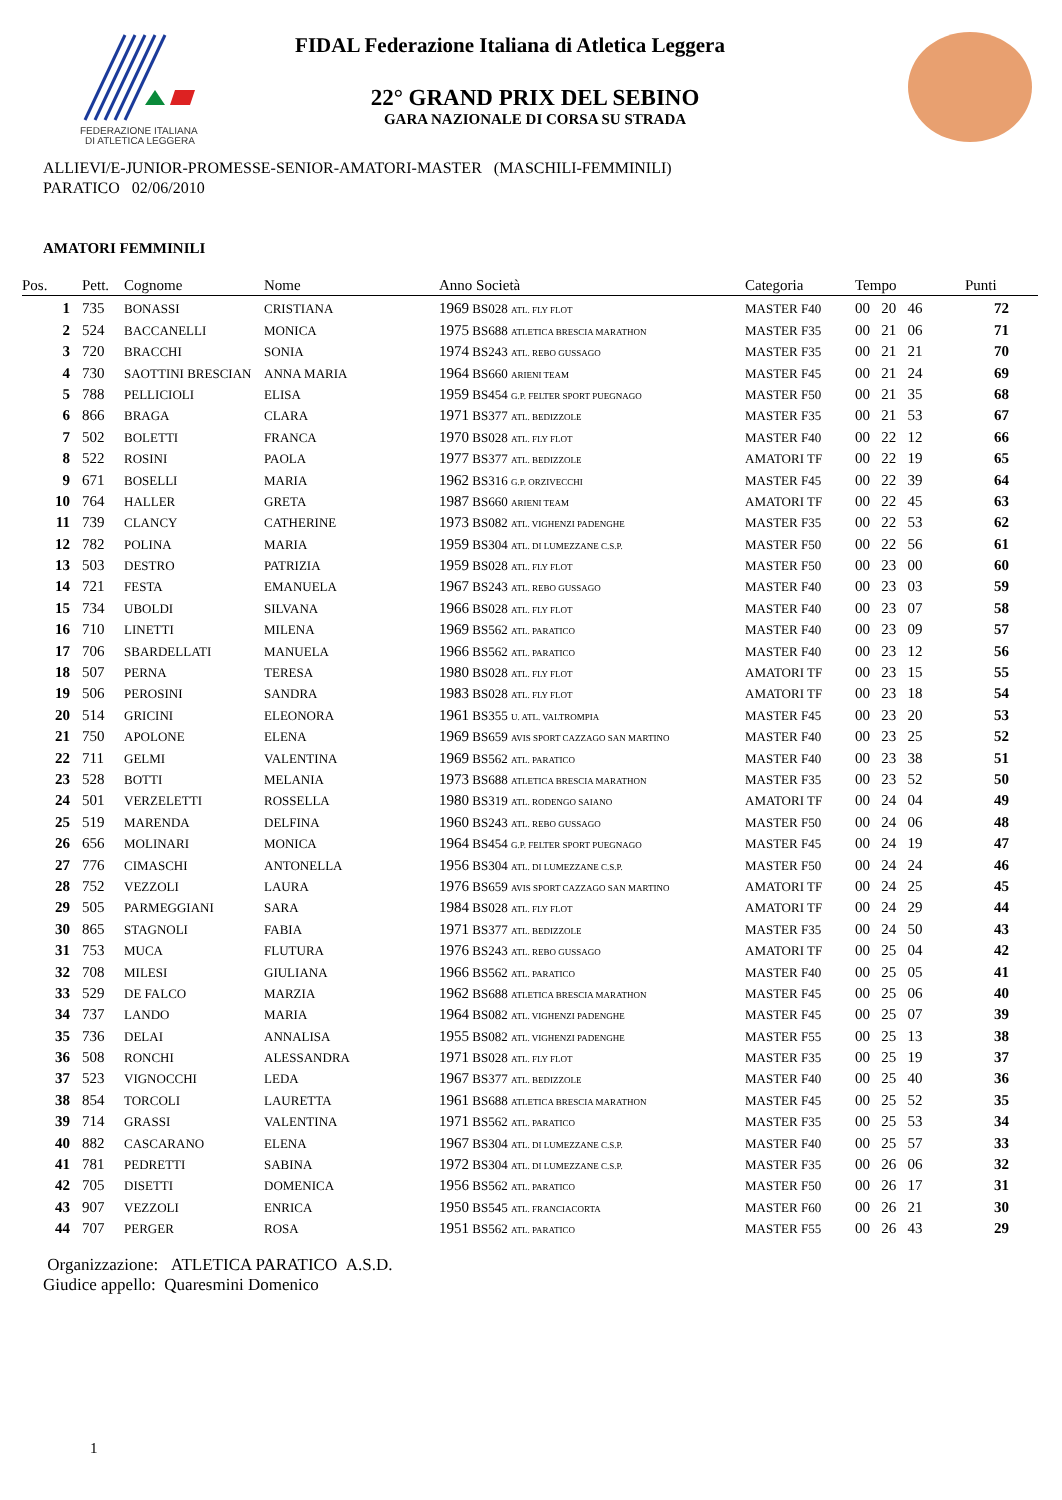FEDERAZIONE ITALIANA
DI ATLETICA LEGGERA
FIDAL Federazione Italiana di Atletica Leggera
22° GRAND PRIX DEL SEBINO
GARA NAZIONALE DI CORSA SU STRADA
ALLIEVI/E-JUNIOR-PROMESSE-SENIOR-AMATORI-MASTER (MASCHILI-FEMMINILI)
PARATICO 02/06/2010
AMATORI FEMMINILI
| Pos. | Pett. | Cognome | Nome | Anno Società | Categoria | Tempo | Punti |
| --- | --- | --- | --- | --- | --- | --- | --- |
| 1 | 735 | BONASSI | CRISTIANA | 1969 BS028 ATL. FLY FLOT | MASTER F40 | 00 20 46 | 72 |
| 2 | 524 | BACCANELLI | MONICA | 1975 BS688 ATLETICA BRESCIA MARATHON | MASTER F35 | 00 21 06 | 71 |
| 3 | 720 | BRACCHI | SONIA | 1974 BS243 ATL. REBO GUSSAGO | MASTER F35 | 00 21 21 | 70 |
| 4 | 730 | SAOTTINI BRESCIAN | ANNA MARIA | 1964 BS660 ARIENI TEAM | MASTER F45 | 00 21 24 | 69 |
| 5 | 788 | PELLICIOLI | ELISA | 1959 BS454 G.P. FELTER SPORT PUEGNAGO | MASTER F50 | 00 21 35 | 68 |
| 6 | 866 | BRAGA | CLARA | 1971 BS377 ATL. BEDIZZOLE | MASTER F35 | 00 21 53 | 67 |
| 7 | 502 | BOLETTI | FRANCA | 1970 BS028 ATL. FLY FLOT | MASTER F40 | 00 22 12 | 66 |
| 8 | 522 | ROSINI | PAOLA | 1977 BS377 ATL. BEDIZZOLE | AMATORI TF | 00 22 19 | 65 |
| 9 | 671 | BOSELLI | MARIA | 1962 BS316 G.P. ORZIVECCHI | MASTER F45 | 00 22 39 | 64 |
| 10 | 764 | HALLER | GRETA | 1987 BS660 ARIENI TEAM | AMATORI TF | 00 22 45 | 63 |
| 11 | 739 | CLANCY | CATHERINE | 1973 BS082 ATL. VIGHENZI PADENGHE | MASTER F35 | 00 22 53 | 62 |
| 12 | 782 | POLINA | MARIA | 1959 BS304 ATL. DI LUMEZZANE C.S.P. | MASTER F50 | 00 22 56 | 61 |
| 13 | 503 | DESTRO | PATRIZIA | 1959 BS028 ATL. FLY FLOT | MASTER F50 | 00 23 00 | 60 |
| 14 | 721 | FESTA | EMANUELA | 1967 BS243 ATL. REBO GUSSAGO | MASTER F40 | 00 23 03 | 59 |
| 15 | 734 | UBOLDI | SILVANA | 1966 BS028 ATL. FLY FLOT | MASTER F40 | 00 23 07 | 58 |
| 16 | 710 | LINETTI | MILENA | 1969 BS562 ATL. PARATICO | MASTER F40 | 00 23 09 | 57 |
| 17 | 706 | SBARDELLATI | MANUELA | 1966 BS562 ATL. PARATICO | MASTER F40 | 00 23 12 | 56 |
| 18 | 507 | PERNA | TERESA | 1980 BS028 ATL. FLY FLOT | AMATORI TF | 00 23 15 | 55 |
| 19 | 506 | PEROSINI | SANDRA | 1983 BS028 ATL. FLY FLOT | AMATORI TF | 00 23 18 | 54 |
| 20 | 514 | GRICINI | ELEONORA | 1961 BS355 U. ATL. VALTROMPIA | MASTER F45 | 00 23 20 | 53 |
| 21 | 750 | APOLONE | ELENA | 1969 BS659 AVIS SPORT CAZZAGO SAN MARTINO | MASTER F40 | 00 23 25 | 52 |
| 22 | 711 | GELMI | VALENTINA | 1969 BS562 ATL. PARATICO | MASTER F40 | 00 23 38 | 51 |
| 23 | 528 | BOTTI | MELANIA | 1973 BS688 ATLETICA BRESCIA MARATHON | MASTER F35 | 00 23 52 | 50 |
| 24 | 501 | VERZELETTI | ROSSELLA | 1980 BS319 ATL. RODENGO SAIANO | AMATORI TF | 00 24 04 | 49 |
| 25 | 519 | MARENDA | DELFINA | 1960 BS243 ATL. REBO GUSSAGO | MASTER F50 | 00 24 06 | 48 |
| 26 | 656 | MOLINARI | MONICA | 1964 BS454 G.P. FELTER SPORT PUEGNAGO | MASTER F45 | 00 24 19 | 47 |
| 27 | 776 | CIMASCHI | ANTONELLA | 1956 BS304 ATL. DI LUMEZZANE C.S.P. | MASTER F50 | 00 24 24 | 46 |
| 28 | 752 | VEZZOLI | LAURA | 1976 BS659 AVIS SPORT CAZZAGO SAN MARTINO | AMATORI TF | 00 24 25 | 45 |
| 29 | 505 | PARMEGGIANI | SARA | 1984 BS028 ATL. FLY FLOT | AMATORI TF | 00 24 29 | 44 |
| 30 | 865 | STAGNOLI | FABIA | 1971 BS377 ATL. BEDIZZOLE | MASTER F35 | 00 24 50 | 43 |
| 31 | 753 | MUCA | FLUTURA | 1976 BS243 ATL. REBO GUSSAGO | AMATORI TF | 00 25 04 | 42 |
| 32 | 708 | MILESI | GIULIANA | 1966 BS562 ATL. PARATICO | MASTER F40 | 00 25 05 | 41 |
| 33 | 529 | DE FALCO | MARZIA | 1962 BS688 ATLETICA BRESCIA MARATHON | MASTER F45 | 00 25 06 | 40 |
| 34 | 737 | LANDO | MARIA | 1964 BS082 ATL. VIGHENZI PADENGHE | MASTER F45 | 00 25 07 | 39 |
| 35 | 736 | DELAI | ANNALISA | 1955 BS082 ATL. VIGHENZI PADENGHE | MASTER F55 | 00 25 13 | 38 |
| 36 | 508 | RONCHI | ALESSANDRA | 1971 BS028 ATL. FLY FLOT | MASTER F35 | 00 25 19 | 37 |
| 37 | 523 | VIGNOCCHI | LEDA | 1967 BS377 ATL. BEDIZZOLE | MASTER F40 | 00 25 40 | 36 |
| 38 | 854 | TORCOLI | LAURETTA | 1961 BS688 ATLETICA BRESCIA MARATHON | MASTER F45 | 00 25 52 | 35 |
| 39 | 714 | GRASSI | VALENTINA | 1971 BS562 ATL. PARATICO | MASTER F35 | 00 25 53 | 34 |
| 40 | 882 | CASCARANO | ELENA | 1967 BS304 ATL. DI LUMEZZANE C.S.P. | MASTER F40 | 00 25 57 | 33 |
| 41 | 781 | PEDRETTI | SABINA | 1972 BS304 ATL. DI LUMEZZANE C.S.P. | MASTER F35 | 00 26 06 | 32 |
| 42 | 705 | DISETTI | DOMENICA | 1956 BS562 ATL. PARATICO | MASTER F50 | 00 26 17 | 31 |
| 43 | 907 | VEZZOLI | ENRICA | 1950 BS545 ATL. FRANCIACORTA | MASTER F60 | 00 26 21 | 30 |
| 44 | 707 | PERGER | ROSA | 1951 BS562 ATL. PARATICO | MASTER F55 | 00 26 43 | 29 |
Organizzazione: ATLETICA PARATICO A.S.D.
Giudice appello: Quaresmini Domenico
1